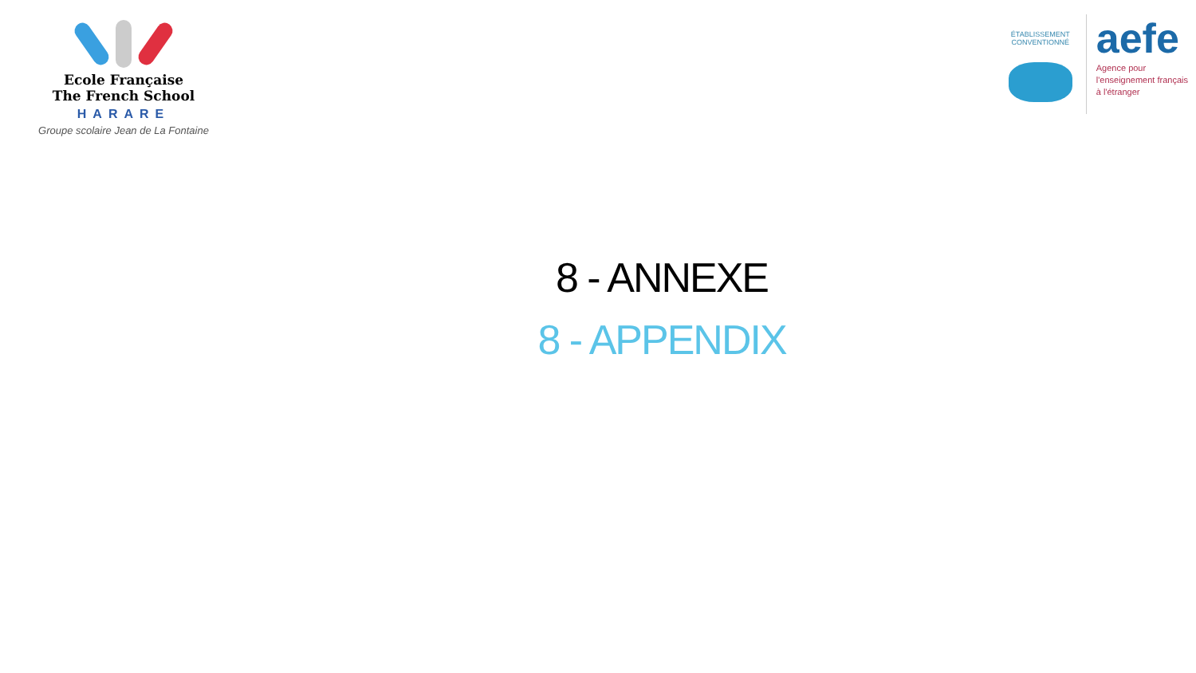Ecole Française
The French School
HARARE
Groupe scolaire Jean de La Fontaine
ÉTABLISSEMENT CONVENTIONNÉ
aefe
Agence pour
l'enseignement français
à l'étranger
8 - ANNEXE
8 - APPENDIX